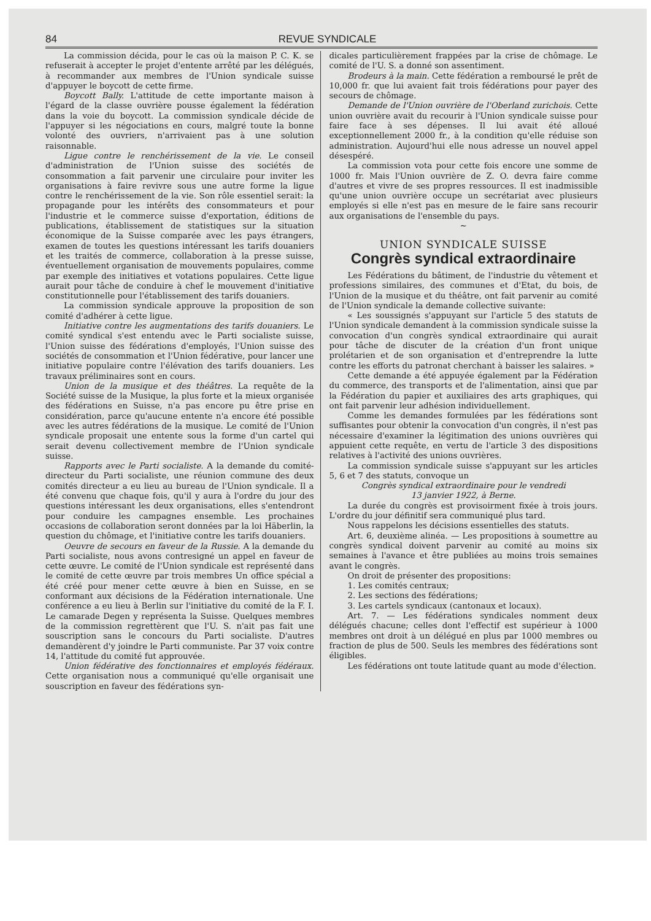84 REVUE SYNDICALE
La commission décida, pour le cas où la maison P. C. K. se refuserait à accepter le projet d'entente arrêté par les délégués, à recommander aux membres de l'Union syndicale suisse d'appuyer le boycott de cette firme.
Boycott Bally. L'attitude de cette importante maison à l'égard de la classe ouvrière pousse également la fédération dans la voie du boycott. La commission syndicale décide de l'appuyer si les négociations en cours, malgré toute la bonne volonté des ouvriers, n'arrivaient pas à une solution raisonnable.
Ligue contre le renchérissement de la vie. Le conseil d'administration de l'Union suisse des sociétés de consommation a fait parvenir une circulaire pour inviter les organisations à faire revivre sous une autre forme la ligue contre le renchérissement de la vie. Son rôle essentiel serait: la propagande pour les intérêts des consommateurs et pour l'industrie et le commerce suisse d'exportation, éditions de publications, établissement de statistiques sur la situation économique de la Suisse comparée avec les pays étrangers, examen de toutes les questions intéressant les tarifs douaniers et les traités de commerce, collaboration à la presse suisse, éventuellement organisation de mouvements populaires, comme par exemple des initiatives et votations populaires. Cette ligue aurait pour tâche de conduire à chef le mouvement d'initiative constitutionnelle pour l'établissement des tarifs douaniers.
La commission syndicale approuve la proposition de son comité d'adhérer à cette ligue.
Initiative contre les augmentations des tarifs douaniers. Le comité syndical s'est entendu avec le Parti socialiste suisse, l'Union suisse des fédérations d'employés, l'Union suisse des sociétés de consommation et l'Union fédérative, pour lancer une initiative populaire contre l'élévation des tarifs douaniers. Les travaux préliminaires sont en cours.
Union de la musique et des théâtres. La requête de la Société suisse de la Musique, la plus forte et la mieux organisée des fédérations en Suisse, n'a pas encore pu être prise en considération, parce qu'aucune entente n'a encore été possible avec les autres fédérations de la musique. Le comité de l'Union syndicale proposait une entente sous la forme d'un cartel qui serait devenu collectivement membre de l'Union syndicale suisse.
Rapports avec le Parti socialiste. A la demande du comité-directeur du Parti socialiste, une réunion commune des deux comités directeur a eu lieu au bureau de l'Union syndicale. Il a été convenu que chaque fois, qu'il y aura à l'ordre du jour des questions intéressant les deux organisations, elles s'entendront pour conduire les campagnes ensemble. Les prochaines occasions de collaboration seront données par la loi Häberlin, la question du chômage, et l'initiative contre les tarifs douaniers.
Oeuvre de secours en faveur de la Russie. A la demande du Parti socialiste, nous avons contresigné un appel en faveur de cette œuvre. Le comité de l'Union syndicale est représenté dans le comité de cette œuvre par trois membres Un office spécial a été créé pour mener cette œuvre à bien en Suisse, en se conformant aux décisions de la Fédération internationale. Une conférence a eu lieu à Berlin sur l'initiative du comité de la F. I. Le camarade Degen y représenta la Suisse. Quelques membres de la commission regrettèrent que l'U. S. n'ait pas fait une souscription sans le concours du Parti socialiste. D'autres demandèrent d'y joindre le Parti communiste. Par 37 voix contre 14, l'attitude du comité fut approuvée.
Union fédérative des fonctionnaires et employés fédéraux. Cette organisation nous a communiqué qu'elle organisait une souscription en faveur des fédérations syn-
dicales particulièrement frappées par la crise de chômage. Le comité de l'U. S. a donné son assentiment.
Brodeurs à la main. Cette fédération a remboursé le prêt de 10,000 fr. que lui avaient fait trois fédérations pour payer des secours de chômage.
Demande de l'Union ouvrière de l'Oberland zurichois. Cette union ouvrière avait du recourir à l'Union syndicale suisse pour faire face à ses dépenses. Il lui avait été alloué exceptionnellement 2000 fr., à la condition qu'elle réduise son administration. Aujourd'hui elle nous adresse un nouvel appel désespéré.
La commission vota pour cette fois encore une somme de 1000 fr. Mais l'Union ouvrière de Z. O. devra faire comme d'autres et vivre de ses propres ressources. Il est inadmissible qu'une union ouvrière occupe un secrétariat avec plusieurs employés si elle n'est pas en mesure de le faire sans recourir aux organisations de l'ensemble du pays.
~
UNION SYNDICALE SUISSE
Congrès syndical extraordinaire
Les Fédérations du bâtiment, de l'industrie du vêtement et professions similaires, des communes et d'Etat, du bois, de l'Union de la musique et du théâtre, ont fait parvenir au comité de l'Union syndicale la demande collective suivante:
« Les soussignés s'appuyant sur l'article 5 des statuts de l'Union syndicale demandent à la commission syndicale suisse la convocation d'un congrès syndical extraordinaire qui aurait pour tâche de discuter de la création d'un front unique prolétarien et de son organisation et d'entreprendre la lutte contre les efforts du patronat cherchant à baisser les salaires. »
Cette demande a été appuyée également par la Fédération du commerce, des transports et de l'alimentation, ainsi que par la Fédération du papier et auxiliaires des arts graphiques, qui ont fait parvenir leur adhésion individuellement.
Comme les demandes formulées par les fédérations sont suffisantes pour obtenir la convocation d'un congrès, il n'est pas nécessaire d'examiner la légitimation des unions ouvrières qui appuient cette requête, en vertu de l'article 3 des dispositions relatives à l'activité des unions ouvrières.
La commission syndicale suisse s'appuyant sur les articles 5, 6 et 7 des statuts, convoque un
Congrès syndical extraordinaire pour le vendredi
13 janvier 1922, à Berne.
La durée du congrès est provisoirment fixée à trois jours. L'ordre du jour définitif sera communiqué plus tard.
Nous rappelons les décisions essentielles des statuts.
Art. 6, deuxième alinéa. — Les propositions à soumettre au congrès syndical doivent parvenir au comité au moins six semaines à l'avance et être publiées au moins trois semaines avant le congrès.
On droit de présenter des propositions:
1. Les comités centraux;
2. Les sections des fédérations;
3. Les cartels syndicaux (cantonaux et locaux).
Art. 7. — Les fédérations syndicales nomment deux délégués chacune; celles dont l'effectif est supérieur à 1000 membres ont droit à un délégué en plus par 1000 membres ou fraction de plus de 500. Seuls les membres des fédérations sont éligibles.
Les fédérations ont toute latitude quant au mode d'élection.